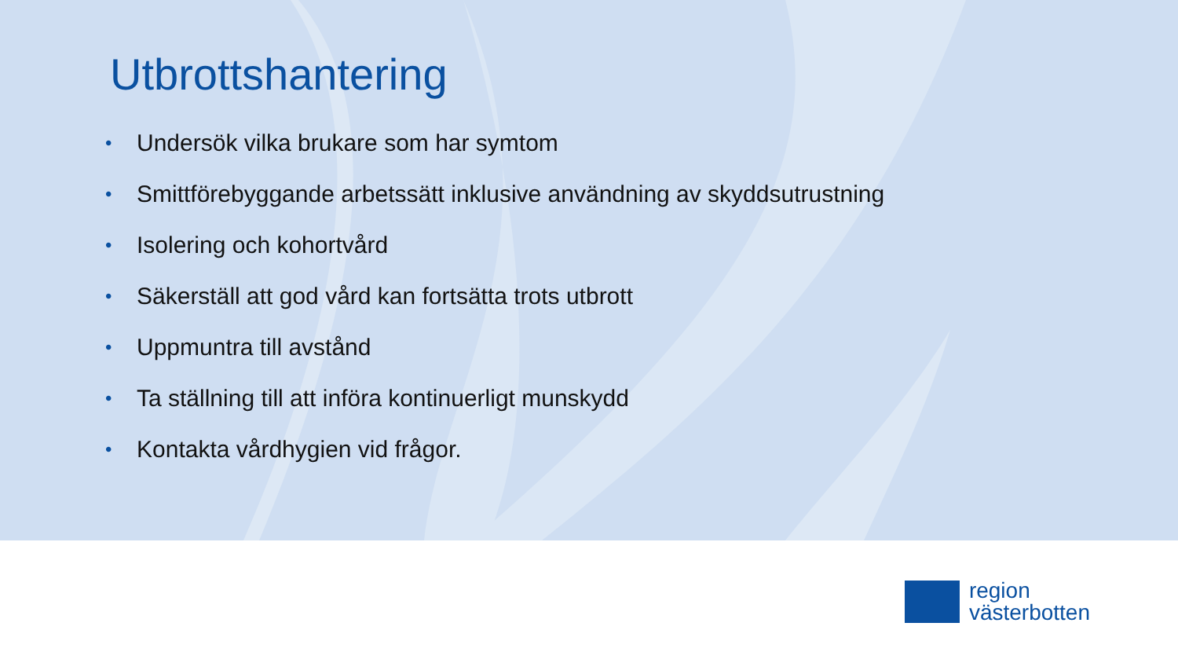Utbrottshantering
• Undersök vilka brukare som har symtom
• Smittförebyggande arbetssätt inklusive användning av skyddsutrustning
• Isolering och kohortvård
• Säkerställ att god vård kan fortsätta trots utbrott
• Uppmuntra till avstånd
• Ta ställning till att införa kontinuerligt munskydd
• Kontakta vårdhygien vid frågor.
region
västerbotten